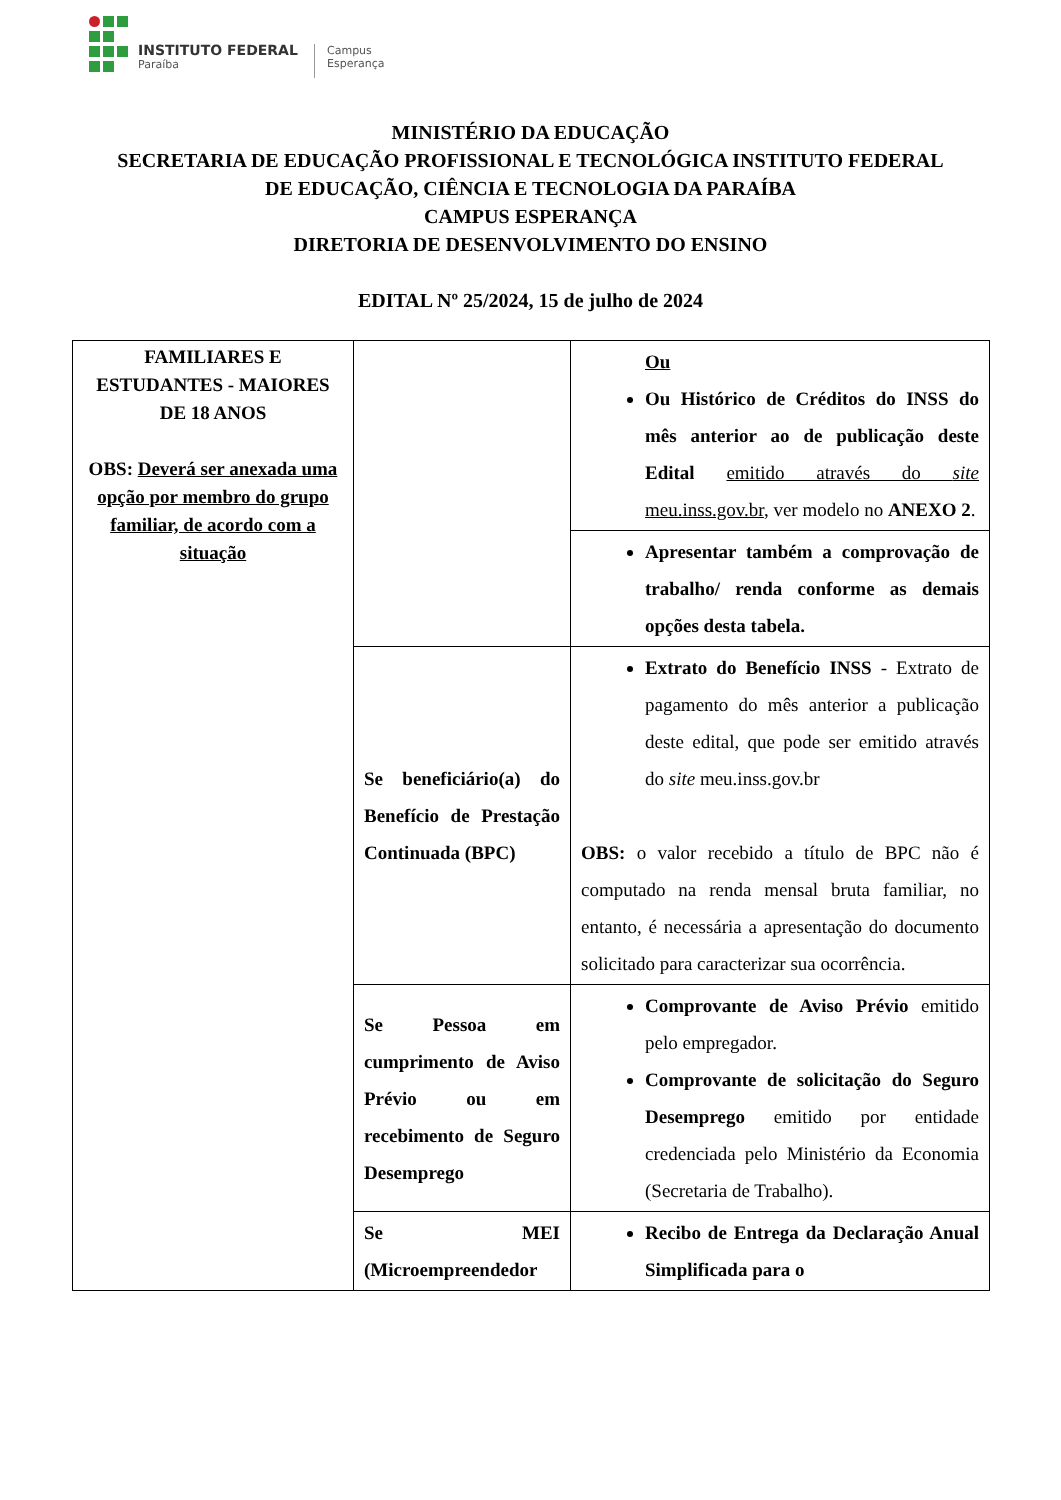INSTITUTO FEDERAL
Paraíba
Campus
Esperança
MINISTÉRIO DA EDUCAÇÃO
SECRETARIA DE EDUCAÇÃO PROFISSIONAL E TECNOLÓGICA INSTITUTO FEDERAL
DE EDUCAÇÃO, CIÊNCIA E TECNOLOGIA DA PARAÍBA
CAMPUS ESPERANÇA
DIRETORIA DE DESENVOLVIMENTO DO ENSINO
EDITAL Nº 25/2024, 15 de julho de 2024
| FAMILIARES E ESTUDANTES - MAIORES DE 18 ANOS OBS: Deverá ser anexada uma opção por membro do grupo familiar, de acordo com a situação | | Ou Ou Histórico de Créditos do INSS do mês anterior ao de publicação deste Edital emitido através do site meu.inss.gov.br , ver modelo no ANEXO 2 . |
| | | Apresentar também a comprovação de trabalho/ renda conforme as demais opções desta tabela. |
| | Se beneficiário(a) do Benefício de Prestação Continuada (BPC) | Extrato do Benefício INSS - Extrato de pagamento do mês anterior a publicação deste edital, que pode ser emitido através do site meu.inss.gov.br OBS: o valor recebido a título de BPC não é computado na renda mensal bruta familiar, no entanto, é necessária a apresentação do documento solicitado para caracterizar sua ocorrência. |
| | Se Pessoa em cumprimento de Aviso Prévio ou em recebimento de Seguro Desemprego | Comprovante de Aviso Prévio emitido pelo empregador. Comprovante de solicitação do Seguro Desemprego emitido por entidade credenciada pelo Ministério da Economia (Secretaria de Trabalho). |
| | Se MEI (Microempreendedor | Recibo de Entrega da Declaração Anual Simplificada para o |